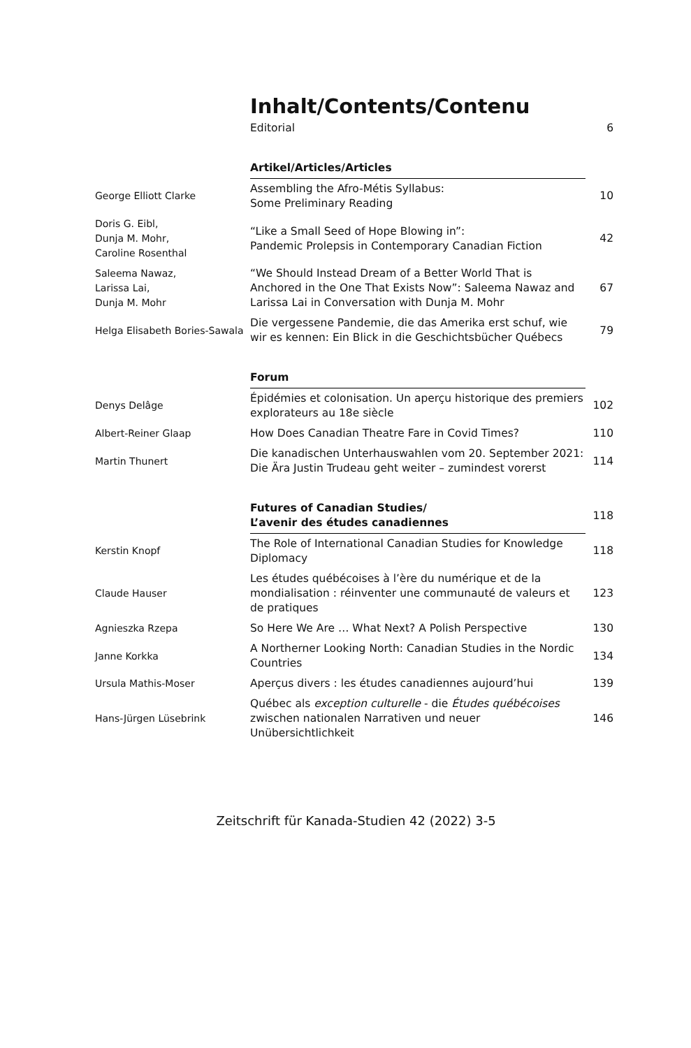Inhalt/Contents/Contenu
| | Editorial | 6 |
| | Artikel/Articles/Articles | |
| George Elliott Clarke | Assembling the Afro-Métis Syllabus: Some Preliminary Reading | 10 |
| Doris G. Eibl, Dunja M. Mohr, Caroline Rosenthal | “Like a Small Seed of Hope Blowing in”: Pandemic Prolepsis in Contemporary Canadian Fiction | 42 |
| Saleema Nawaz, Larissa Lai, Dunja M. Mohr | “We Should Instead Dream of a Better World That is Anchored in the One That Exists Now”: Saleema Nawaz and Larissa Lai in Conversation with Dunja M. Mohr | 67 |
| Helga Elisabeth Bories-Sawala | Die vergessene Pandemie, die das Amerika erst schuf, wie wir es kennen: Ein Blick in die Geschichtsbücher Québecs | 79 |
| | Forum | |
| Denys Delâge | Épidémies et colonisation. Un aperçu historique des premiers explorateurs au 18e siècle | 102 |
| Albert-Reiner Glaap | How Does Canadian Theatre Fare in Covid Times? | 110 |
| Martin Thunert | Die kanadischen Unterhauswahlen vom 20. September 2021: Die Ära Justin Trudeau geht weiter – zumindest vorerst | 114 |
| | Futures of Canadian Studies/ L’avenir des études canadiennes | 118 |
| Kerstin Knopf | The Role of International Canadian Studies for Knowledge Diplomacy | 118 |
| Claude Hauser | Les études québécoises à l’ère du numérique et de la mondialisation : réinventer une communauté de valeurs et de pratiques | 123 |
| Agnieszka Rzepa | So Here We Are … What Next? A Polish Perspective | 130 |
| Janne Korkka | A Northerner Looking North: Canadian Studies in the Nordic Countries | 134 |
| Ursula Mathis-Moser | Aperçus divers : les études canadiennes aujourd’hui | 139 |
| Hans-Jürgen Lüsebrink | Québec als exception culturelle - die Études québécoises zwischen nationalen Narrativen und neuer Unübersichtlichkeit | 146 |
Zeitschrift für Kanada-Studien 42 (2022) 3-5